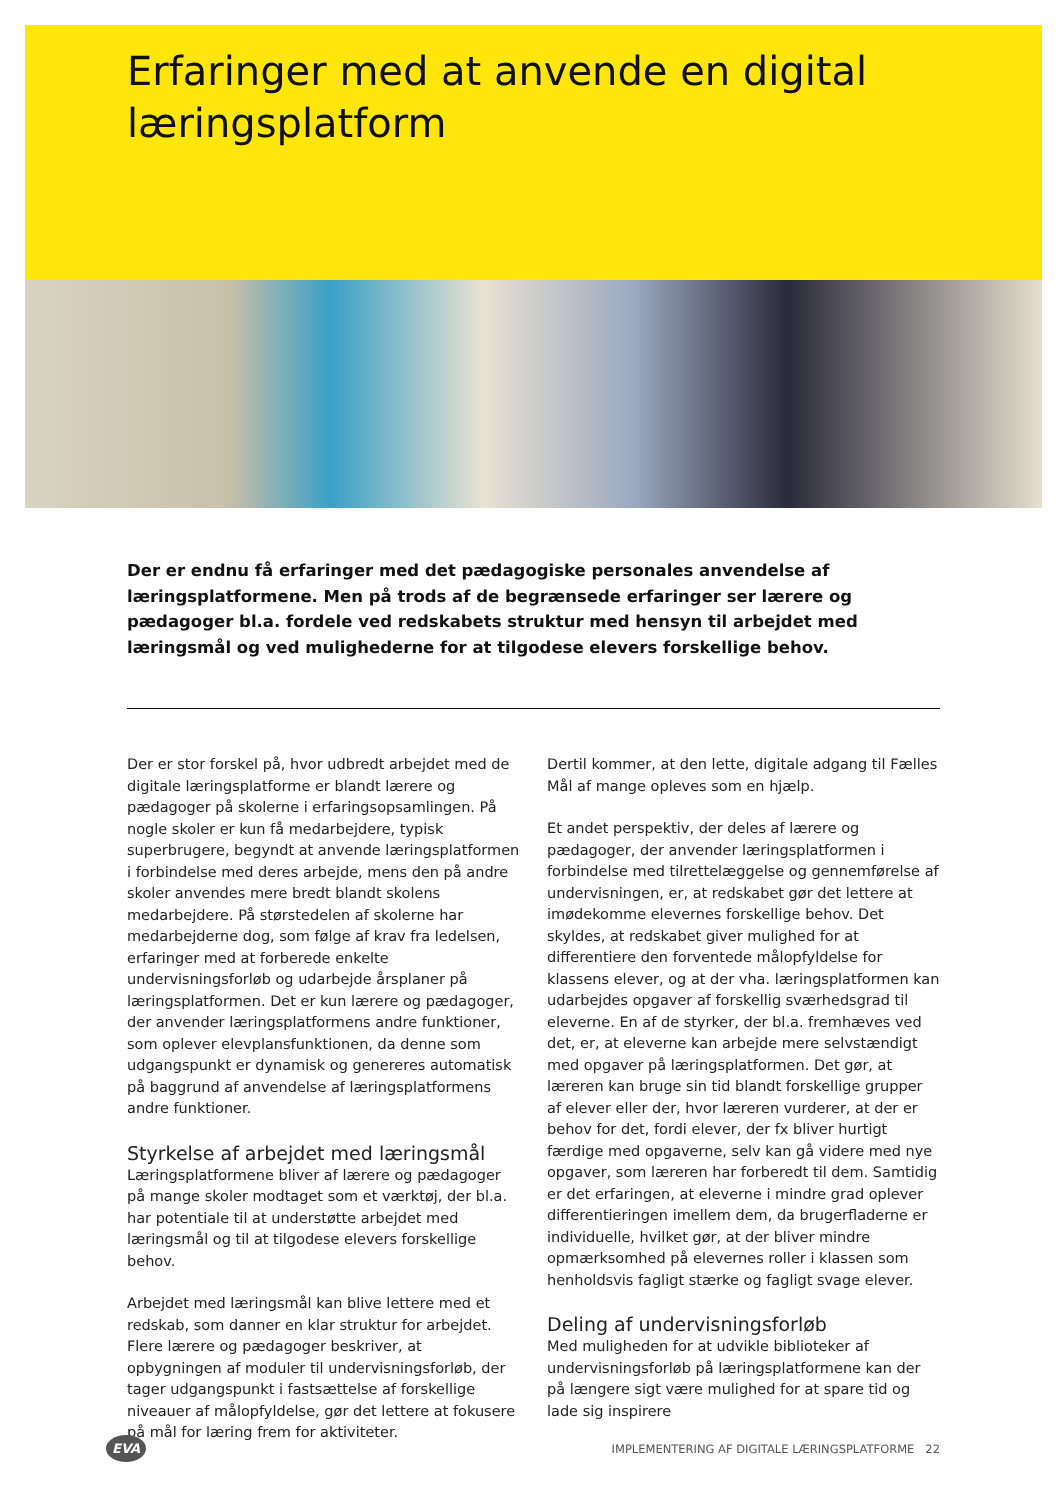Erfaringer med at anvende en digital læringsplatform
Der er endnu få erfaringer med det pædagogiske personales anvendelse af læringsplatformene. Men på trods af de begrænsede erfaringer ser lærere og pædagoger bl.a. fordele ved redskabets struktur med hensyn til arbejdet med læringsmål og ved mulighederne for at tilgodese elevers forskellige behov.
Der er stor forskel på, hvor udbredt arbejdet med de digitale læringsplatforme er blandt lærere og pædagoger på skolerne i erfaringsopsamlingen. På nogle skoler er kun få medarbejdere, typisk superbrugere, begyndt at anvende læringsplatformen i forbindelse med deres arbejde, mens den på andre skoler anvendes mere bredt blandt skolens medarbejdere. På størstedelen af skolerne har medarbejderne dog, som følge af krav fra ledelsen, erfaringer med at forberede enkelte undervisningsforløb og udarbejde årsplaner på læringsplatformen. Det er kun lærere og pædagoger, der anvender læringsplatformens andre funktioner, som oplever elevplansfunktionen, da denne som udgangspunkt er dynamisk og genereres automatisk på baggrund af anvendelse af læringsplatformens andre funktioner.
Styrkelse af arbejdet med læringsmål
Læringsplatformene bliver af lærere og pædagoger på mange skoler modtaget som et værktøj, der bl.a. har potentiale til at understøtte arbejdet med læringsmål og til at tilgodese elevers forskellige behov.
Arbejdet med læringsmål kan blive lettere med et redskab, som danner en klar struktur for arbejdet. Flere lærere og pædagoger beskriver, at opbygningen af moduler til undervisningsforløb, der tager udgangspunkt i fastsættelse af forskellige niveauer af målopfyldelse, gør det lettere at fokusere på mål for læring frem for aktiviteter.
Dertil kommer, at den lette, digitale adgang til Fælles Mål af mange opleves som en hjælp.
Et andet perspektiv, der deles af lærere og pædagoger, der anvender læringsplatformen i forbindelse med tilrettelæggelse og gennemførelse af undervisningen, er, at redskabet gør det lettere at imødekomme elevernes forskellige behov. Det skyldes, at redskabet giver mulighed for at differentiere den forventede målopfyldelse for klassens elever, og at der vha. læringsplatformen kan udarbejdes opgaver af forskellig sværhedsgrad til eleverne. En af de styrker, der bl.a. fremhæves ved det, er, at eleverne kan arbejde mere selvstændigt med opgaver på læringsplatformen. Det gør, at læreren kan bruge sin tid blandt forskellige grupper af elever eller der, hvor læreren vurderer, at der er behov for det, fordi elever, der fx bliver hurtigt færdige med opgaverne, selv kan gå videre med nye opgaver, som læreren har forberedt til dem. Samtidig er det erfaringen, at eleverne i mindre grad oplever differentieringen imellem dem, da brugerfladerne er individuelle, hvilket gør, at der bliver mindre opmærksomhed på elevernes roller i klassen som henholdsvis fagligt stærke og fagligt svage elever.
Deling af undervisningsforløb
Med muligheden for at udvikle biblioteker af undervisningsforløb på læringsplatformene kan der på længere sigt være mulighed for at spare tid og lade sig inspirere
EVA IMPLEMENTERING AF DIGITALE LÆRINGSPLATFORME 22